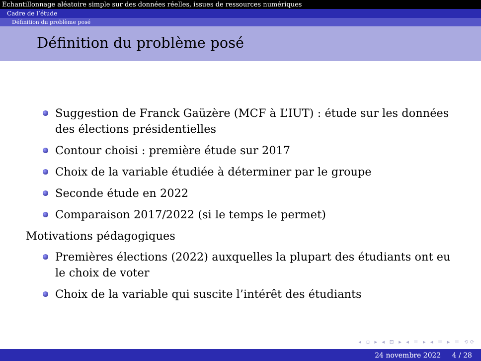Echantillonnage aléatoire simple sur des données réelles, issues de ressources numériques
Cadre de l’étude
Définition du problème posé
Définition du problème posé
Suggestion de Franck Gaüzère (MCF à L’IUT) : étude sur les données des élections présidentielles
Contour choisi : première étude sur 2017
Choix de la variable étudiée à déterminer par le groupe
Seconde étude en 2022
Comparaison 2017/2022 (si le temps le permet)
Motivations pédagogiques
Premières élections (2022) auxquelles la plupart des étudiants ont eu le choix de voter
Choix de la variable qui suscite l’intérêt des étudiants
◂ ▫ ▸ ◂ ⊡ ▸ ◂ ≡ ▸ ◂ ≡ ▸ ≡ ⟲⟳
24 novembre 2022 4 / 28